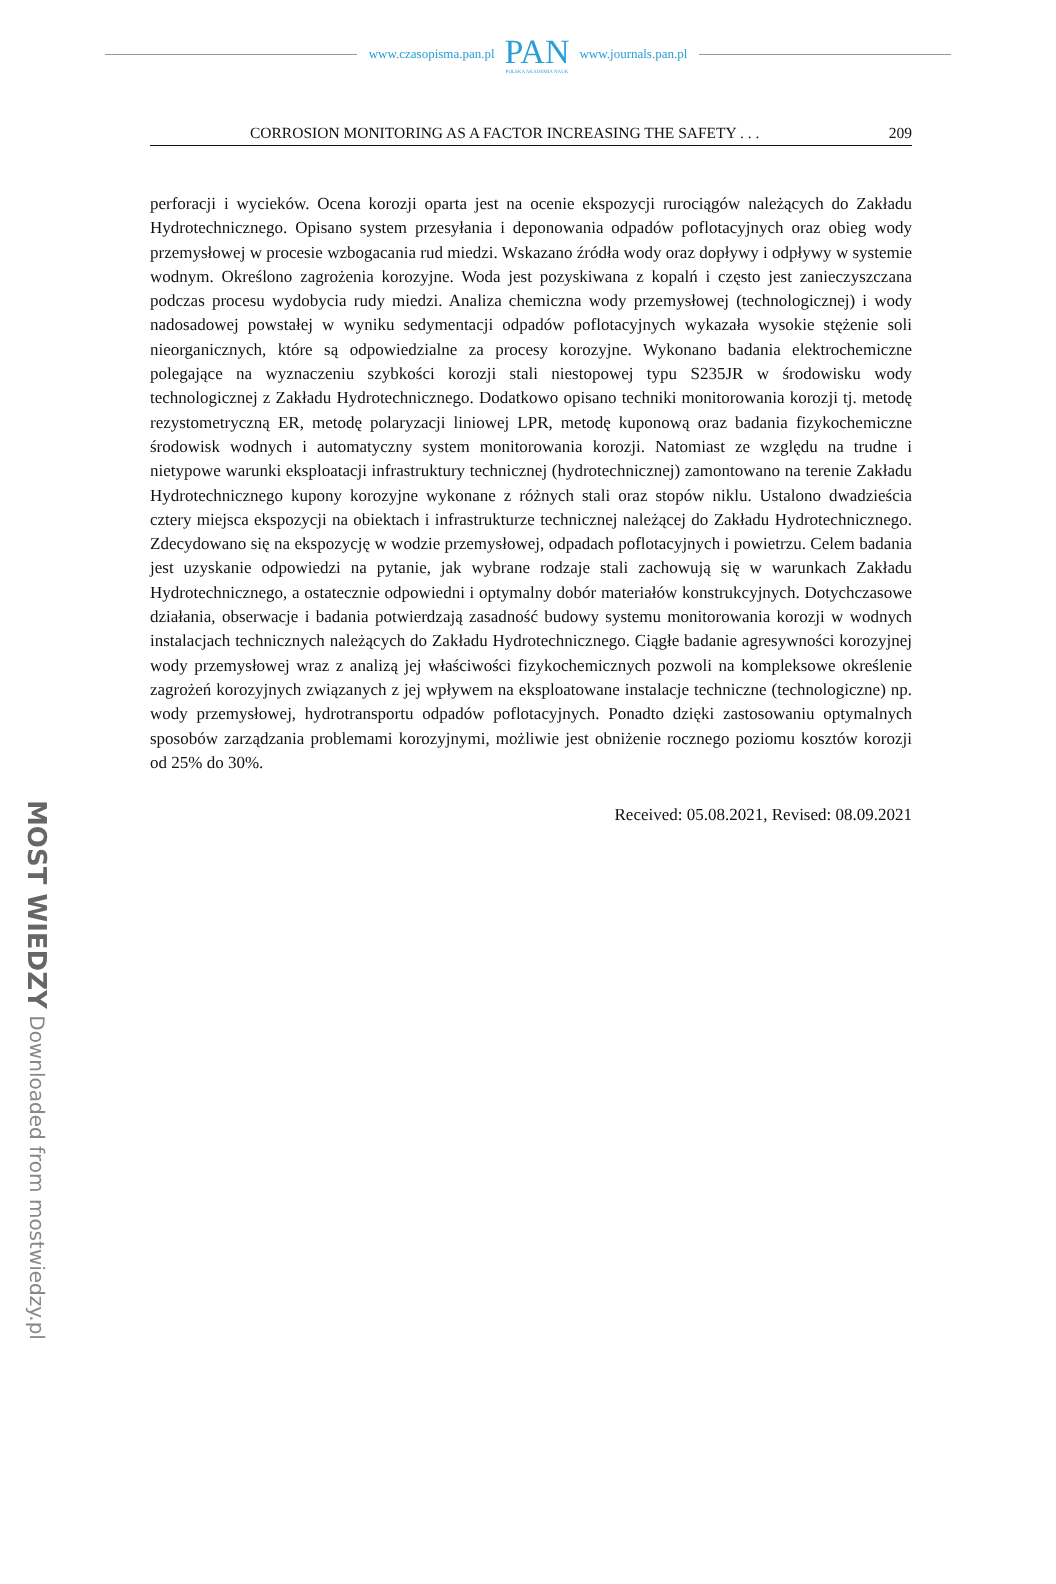www.czasopisma.pan.pl
PAN
POLSKA AKADEMIA NAUK
www.journals.pan.pl
MOST WIEDZY Downloaded from mostwiedzy.pl
CORROSION MONITORING AS A FACTOR INCREASING THE SAFETY . . . 209
perforacji i wycieków. Ocena korozji oparta jest na ocenie ekspozycji rurociągów należących do Zakładu Hydrotechnicznego. Opisano system przesyłania i deponowania odpadów poflotacyjnych oraz obieg wody przemysłowej w procesie wzbogacania rud miedzi. Wskazano źródła wody oraz dopływy i odpływy w systemie wodnym. Określono zagrożenia korozyjne. Woda jest pozyskiwana z kopalń i często jest zanieczyszczana podczas procesu wydobycia rudy miedzi. Analiza chemiczna wody przemysłowej (technologicznej) i wody nadosadowej powstałej w wyniku sedymentacji odpadów poflotacyjnych wykazała wysokie stężenie soli nieorganicznych, które są odpowiedzialne za procesy korozyjne. Wykonano badania elektrochemiczne polegające na wyznaczeniu szybkości korozji stali niestopowej typu S235JR w środowisku wody technologicznej z Zakładu Hydrotechnicznego. Dodatkowo opisano techniki monitorowania korozji tj. metodę rezystometryczną ER, metodę polaryzacji liniowej LPR, metodę kuponową oraz badania fizykochemiczne środowisk wodnych i automatyczny system monitorowania korozji. Natomiast ze względu na trudne i nietypowe warunki eksploatacji infrastruktury technicznej (hydrotechnicznej) zamontowano na terenie Zakładu Hydrotechnicznego kupony korozyjne wykonane z różnych stali oraz stopów niklu. Ustalono dwadzieścia cztery miejsca ekspozycji na obiektach i infrastrukturze technicznej należącej do Zakładu Hydrotechnicznego. Zdecydowano się na ekspozycję w wodzie przemysłowej, odpadach poflotacyjnych i powietrzu. Celem badania jest uzyskanie odpowiedzi na pytanie, jak wybrane rodzaje stali zachowują się w warunkach Zakładu Hydrotechnicznego, a ostatecznie odpowiedni i optymalny dobór materiałów konstrukcyjnych. Dotychczasowe działania, obserwacje i badania potwierdzają zasadność budowy systemu monitorowania korozji w wodnych instalacjach technicznych należących do Zakładu Hydrotechnicznego. Ciągłe badanie agresywności korozyjnej wody przemysłowej wraz z analizą jej właściwości fizykochemicznych pozwoli na kompleksowe określenie zagrożeń korozyjnych związanych z jej wpływem na eksploatowane instalacje techniczne (technologiczne) np. wody przemysłowej, hydrotransportu odpadów poflotacyjnych. Ponadto dzięki zastosowaniu optymalnych sposobów zarządzania problemami korozyjnymi, możliwie jest obniżenie rocznego poziomu kosztów korozji od 25% do 30%.
Received: 05.08.2021, Revised: 08.09.2021